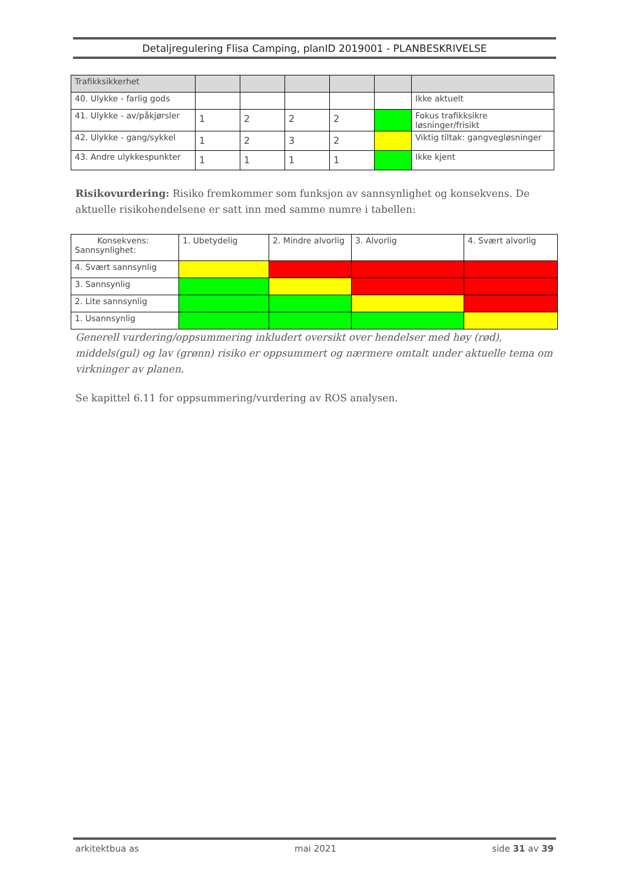Detaljregulering Flisa Camping, planID 2019001 - PLANBESKRIVELSE
| Trafikksikkerhet | | | | | | |
| 40. Ulykke - farlig gods | | | | | | Ikke aktuelt |
| 41. Ulykke - av/påkjørsler | 1 | 2 | 2 | 2 | | Fokus trafikksikre løsninger/frisikt |
| 42. Ulykke - gang/sykkel | 1 | 2 | 3 | 2 | | Viktig tiltak: gangvegløsninger |
| 43. Andre ulykkespunkter | 1 | 1 | 1 | 1 | | Ikke kjent |
Risikovurdering: Risiko fremkommer som funksjon av sannsynlighet og konsekvens. De aktuelle risikohendelsene er satt inn med samme numre i tabellen:
| Konsekvens: Sannsynlighet: | 1. Ubetydelig | 2. Mindre alvorlig | 3. Alvorlig | 4. Svært alvorlig |
| 4. Svært sannsynlig | | | | |
| 3. Sannsynlig | | | | |
| 2. Lite sannsynlig | | | | |
| 1. Usannsynlig | | | | |
Generell vurdering/oppsummering inkludert oversikt over hendelser med høy (rød), middels(gul) og lav (grønn) risiko er oppsummert og nærmere omtalt under aktuelle tema om virkninger av planen.
Se kapittel 6.11 for oppsummering/vurdering av ROS analysen.
arkitektbua as mai 2021 side 31 av 39